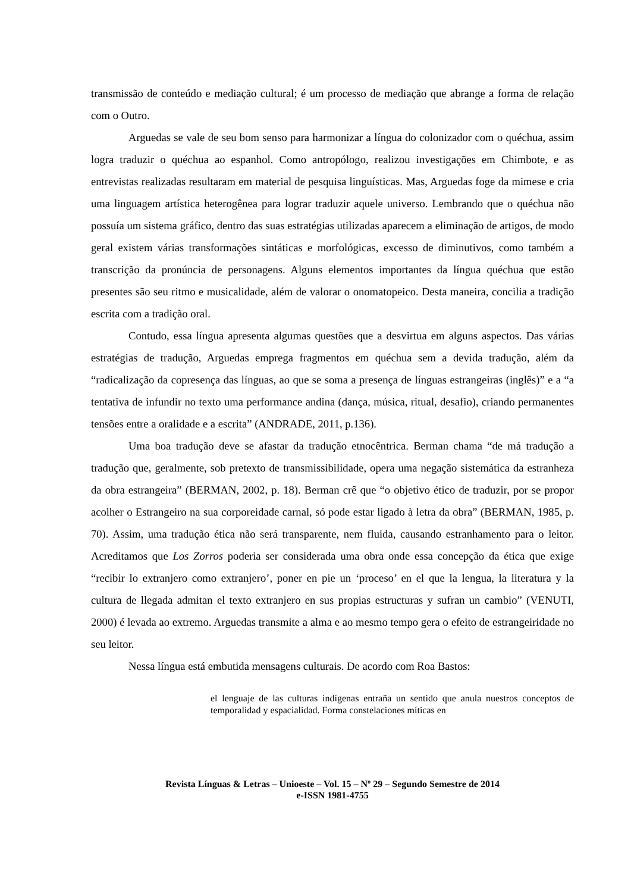transmissão de conteúdo e mediação cultural; é um processo de mediação que abrange a forma de relação com o Outro.
Arguedas se vale de seu bom senso para harmonizar a língua do colonizador com o quéchua, assim logra traduzir o quéchua ao espanhol. Como antropólogo, realizou investigações em Chimbote, e as entrevistas realizadas resultaram em material de pesquisa linguísticas. Mas, Arguedas foge da mimese e cria uma linguagem artística heterogênea para lograr traduzir aquele universo. Lembrando que o quéchua não possuía um sistema gráfico, dentro das suas estratégias utilizadas aparecem a eliminação de artigos, de modo geral existem várias transformações sintáticas e morfológicas, excesso de diminutivos, como também a transcrição da pronúncia de personagens. Alguns elementos importantes da língua quéchua que estão presentes são seu ritmo e musicalidade, além de valorar o onomatopeico. Desta maneira, concilia a tradição escrita com a tradição oral.
Contudo, essa língua apresenta algumas questões que a desvirtua em alguns aspectos. Das várias estratégias de tradução, Arguedas emprega fragmentos em quéchua sem a devida tradução, além da “radicalização da copresença das línguas, ao que se soma a presença de línguas estrangeiras (inglês)” e a “a tentativa de infundir no texto uma performance andina (dança, música, ritual, desafio), criando permanentes tensões entre a oralidade e a escrita” (ANDRADE, 2011, p.136).
Uma boa tradução deve se afastar da tradução etnocêntrica. Berman chama “de má tradução a tradução que, geralmente, sob pretexto de transmissibilidade, opera uma negação sistemática da estranheza da obra estrangeira” (BERMAN, 2002, p. 18). Berman crê que “o objetivo ético de traduzir, por se propor acolher o Estrangeiro na sua corporeidade carnal, só pode estar ligado à letra da obra” (BERMAN, 1985, p. 70). Assim, uma tradução ética não será transparente, nem fluida, causando estranhamento para o leitor. Acreditamos que Los Zorros poderia ser considerada uma obra onde essa concepção da ética que exige “recibir lo extranjero como extranjero’, poner en pie un ‘proceso’ en el que la lengua, la literatura y la cultura de llegada admitan el texto extranjero en sus propias estructuras y sufran un cambio” (VENUTI, 2000) é levada ao extremo. Arguedas transmite a alma e ao mesmo tempo gera o efeito de estrangeiridade no seu leitor.
Nessa língua está embutida mensagens culturais. De acordo com Roa Bastos:
el lenguaje de las culturas indígenas entraña un sentido que anula nuestros conceptos de temporalidad y espacialidad. Forma constelaciones míticas en
Revista Línguas & Letras – Unioeste – Vol. 15 – Nº 29 – Segundo Semestre de 2014
e-ISSN 1981-4755